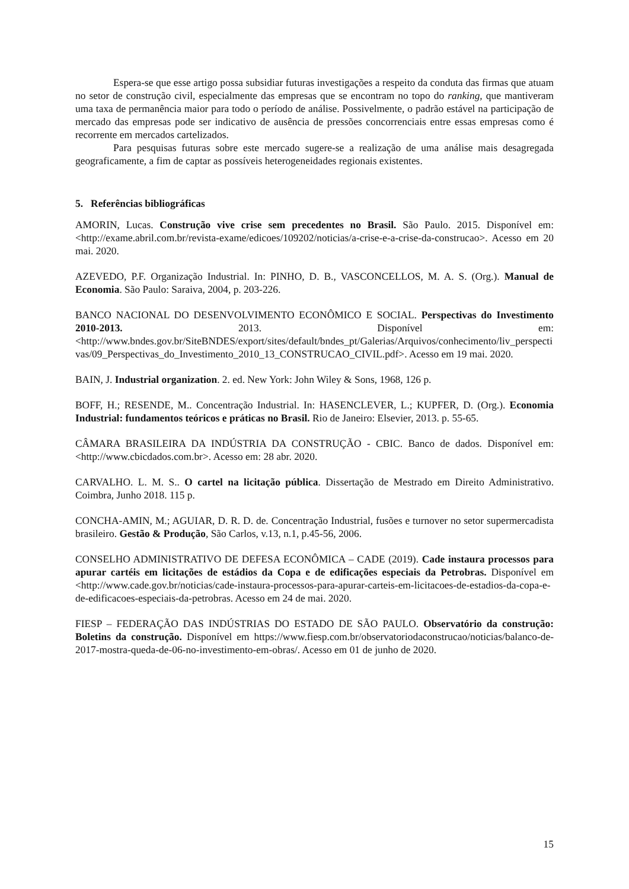Espera-se que esse artigo possa subsidiar futuras investigações a respeito da conduta das firmas que atuam no setor de construção civil, especialmente das empresas que se encontram no topo do ranking, que mantiveram uma taxa de permanência maior para todo o período de análise. Possivelmente, o padrão estável na participação de mercado das empresas pode ser indicativo de ausência de pressões concorrenciais entre essas empresas como é recorrente em mercados cartelizados.
Para pesquisas futuras sobre este mercado sugere-se a realização de uma análise mais desagregada geograficamente, a fim de captar as possíveis heterogeneidades regionais existentes.
5. Referências bibliográficas
AMORIN, Lucas. Construção vive crise sem precedentes no Brasil. São Paulo. 2015. Disponível em: <http://exame.abril.com.br/revista-exame/edicoes/109202/noticias/a-crise-e-a-crise-da-construcao>. Acesso em 20 mai. 2020.
AZEVEDO, P.F. Organização Industrial. In: PINHO, D. B., VASCONCELLOS, M. A. S. (Org.). Manual de Economia. São Paulo: Saraiva, 2004, p. 203-226.
BANCO NACIONAL DO DESENVOLVIMENTO ECONÔMICO E SOCIAL. Perspectivas do Investimento 2010-2013. 2013. Disponível em: <http://www.bndes.gov.br/SiteBNDES/export/sites/default/bndes_pt/Galerias/Arquivos/conhecimento/liv_perspectivas/09_Perspectivas_do_Investimento_2010_13_CONSTRUCAO_CIVIL.pdf>. Acesso em 19 mai. 2020.
BAIN, J. Industrial organization. 2. ed. New York: John Wiley & Sons, 1968, 126 p.
BOFF, H.; RESENDE, M.. Concentração Industrial. In: HASENCLEVER, L.; KUPFER, D. (Org.). Economia Industrial: fundamentos teóricos e práticas no Brasil. Rio de Janeiro: Elsevier, 2013. p. 55-65.
CÂMARA BRASILEIRA DA INDÚSTRIA DA CONSTRUÇÃO - CBIC. Banco de dados. Disponível em:<http://www.cbicdados.com.br>. Acesso em: 28 abr. 2020.
CARVALHO. L. M. S.. O cartel na licitação pública. Dissertação de Mestrado em Direito Administrativo. Coimbra, Junho 2018. 115 p.
CONCHA-AMIN, M.; AGUIAR, D. R. D. de. Concentração Industrial, fusões e turnover no setor supermercadista brasileiro. Gestão & Produção, São Carlos, v.13, n.1, p.45-56, 2006.
CONSELHO ADMINISTRATIVO DE DEFESA ECONÔMICA – CADE (2019). Cade instaura processos para apurar cartéis em licitações de estádios da Copa e de edificações especiais da Petrobras. Disponível em <http://www.cade.gov.br/noticias/cade-instaura-processos-para-apurar-carteis-em-licitacoes-de-estadios-da-copa-e-de-edificacoes-especiais-da-petrobras. Acesso em 24 de mai. 2020.
FIESP – FEDERAÇÃO DAS INDÚSTRIAS DO ESTADO DE SÃO PAULO. Observatório da construção: Boletins da construção. Disponível em https://www.fiesp.com.br/observatoriodaconstrucao/noticias/balanco-de-2017-mostra-queda-de-06-no-investimento-em-obras/. Acesso em 01 de junho de 2020.
15